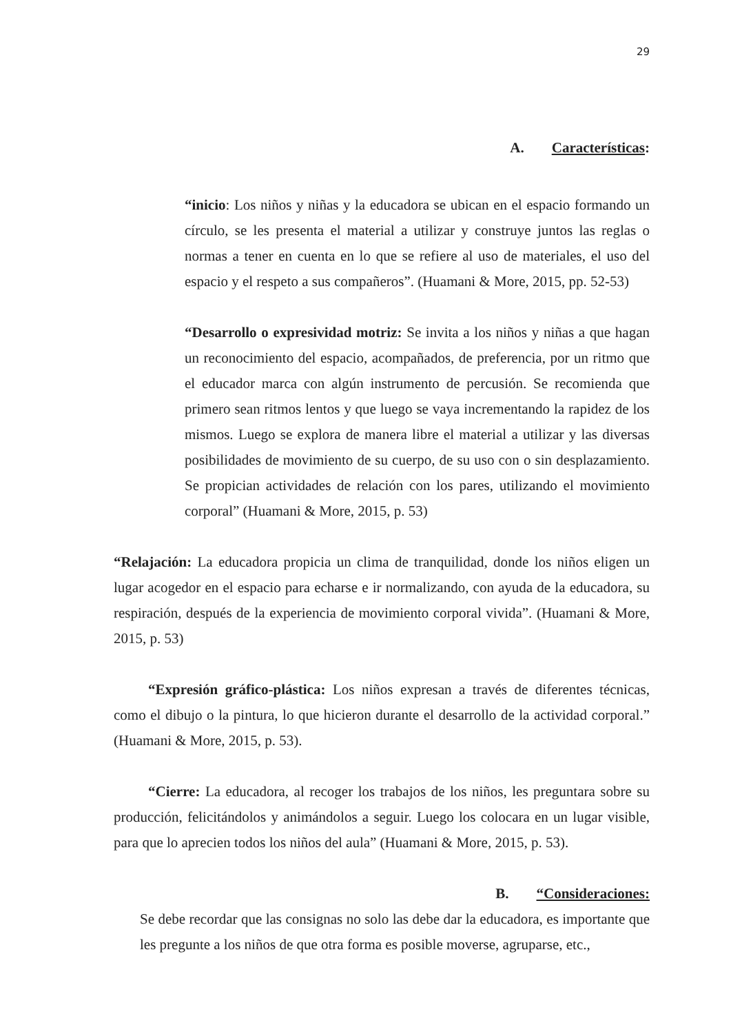29
A. Características:
“inicio: Los niños y niñas y la educadora se ubican en el espacio formando un círculo, se les presenta el material a utilizar y construye juntos las reglas o normas a tener en cuenta en lo que se refiere al uso de materiales, el uso del espacio y el respeto a sus compañeros”. (Huamani & More, 2015, pp. 52-53)
“Desarrollo o expresividad motriz: Se invita a los niños y niñas a que hagan un reconocimiento del espacio, acompañados, de preferencia, por un ritmo que el educador marca con algún instrumento de percusión. Se recomienda que primero sean ritmos lentos y que luego se vaya incrementando la rapidez de los mismos. Luego se explora de manera libre el material a utilizar y las diversas posibilidades de movimiento de su cuerpo, de su uso con o sin desplazamiento. Se propician actividades de relación con los pares, utilizando el movimiento corporal” (Huamani & More, 2015, p. 53)
“Relajación: La educadora propicia un clima de tranquilidad, donde los niños eligen un lugar acogedor en el espacio para echarse e ir normalizando, con ayuda de la educadora, su respiración, después de la experiencia de movimiento corporal vivida”. (Huamani & More, 2015, p. 53)
“Expresión gráfico-plástica: Los niños expresan a través de diferentes técnicas, como el dibujo o la pintura, lo que hicieron durante el desarrollo de la actividad corporal.” (Huamani & More, 2015, p. 53).
“Cierre: La educadora, al recoger los trabajos de los niños, les preguntara sobre su producción, felicitándolos y animándolos a seguir. Luego los colocara en un lugar visible, para que lo aprecien todos los niños del aula” (Huamani & More, 2015, p. 53).
B. “Consideraciones:
Se debe recordar que las consignas no solo las debe dar la educadora, es importante que les pregunte a los niños de que otra forma es posible moverse, agruparse, etc.,